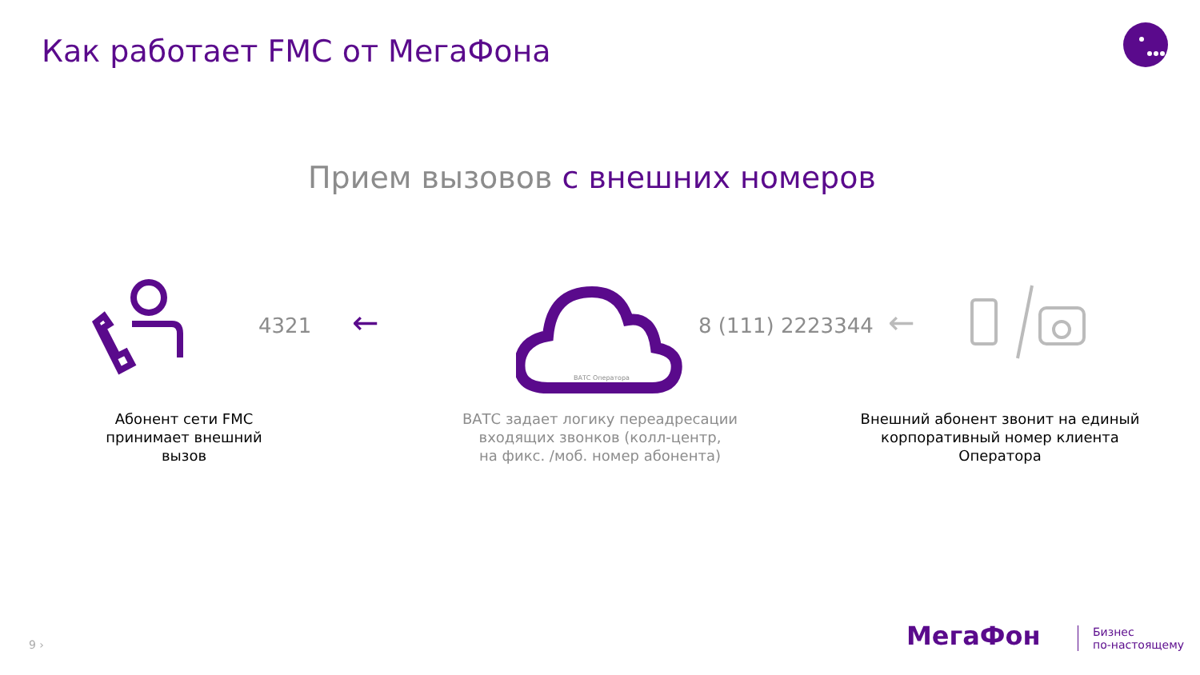Как работает FMC от МегаФона
Прием вызовов с внешних номеров
4321 ←
ВАТС Оператора
8 (111) 2223344 ←
Абонент сети FMC
принимает внешний
вызов
ВАТС задает логику переадресации
входящих звонков (колл-центр,
на фикс. /моб. номер абонента)
Внешний абонент звонит на единый
корпоративный номер клиента
Оператора
9 › МегаФон
Бизнес
по-настоящему